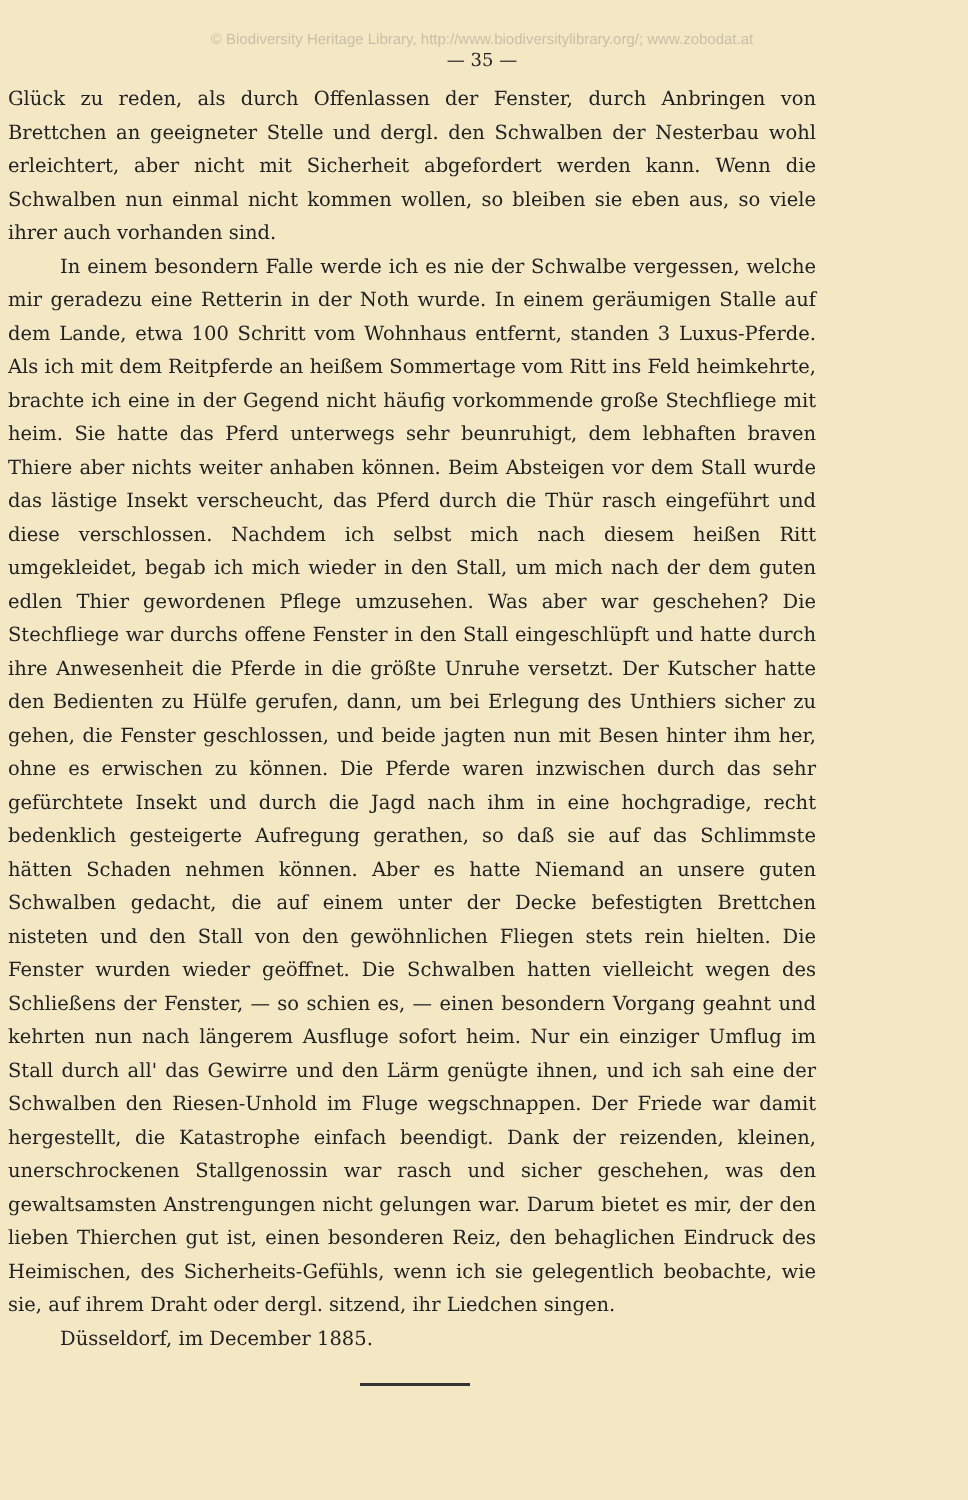© Biodiversity Heritage Library, http://www.biodiversitylibrary.org/; www.zobodat.at
— 35 —
Glück zu reden, als durch Offenlassen der Fenster, durch Anbringen von Brettchen an geeigneter Stelle und dergl. den Schwalben der Nesterbau wohl erleichtert, aber nicht mit Sicherheit abgefordert werden kann. Wenn die Schwalben nun einmal nicht kommen wollen, so bleiben sie eben aus, so viele ihrer auch vorhanden sind.
In einem besondern Falle werde ich es nie der Schwalbe vergessen, welche mir geradezu eine Retterin in der Noth wurde. In einem geräumigen Stalle auf dem Lande, etwa 100 Schritt vom Wohnhaus entfernt, standen 3 Luxus-Pferde. Als ich mit dem Reitpferde an heißem Sommertage vom Ritt ins Feld heimkehrte, brachte ich eine in der Gegend nicht häufig vorkommende große Stechfliege mit heim. Sie hatte das Pferd unterwegs sehr beunruhigt, dem lebhaften braven Thiere aber nichts weiter anhaben können. Beim Absteigen vor dem Stall wurde das lästige Insekt verscheucht, das Pferd durch die Thür rasch eingeführt und diese verschlossen. Nachdem ich selbst mich nach diesem heißen Ritt umgekleidet, begab ich mich wieder in den Stall, um mich nach der dem guten edlen Thier gewordenen Pflege umzusehen. Was aber war geschehen? Die Stechfliege war durchs offene Fenster in den Stall eingeschlüpft und hatte durch ihre Anwesenheit die Pferde in die größte Unruhe versetzt. Der Kutscher hatte den Bedienten zu Hülfe gerufen, dann, um bei Erlegung des Unthiers sicher zu gehen, die Fenster geschlossen, und beide jagten nun mit Besen hinter ihm her, ohne es erwischen zu können. Die Pferde waren inzwischen durch das sehr gefürchtete Insekt und durch die Jagd nach ihm in eine hochgradige, recht bedenklich gesteigerte Aufregung gerathen, so daß sie auf das Schlimmste hätten Schaden nehmen können. Aber es hatte Niemand an unsere guten Schwalben gedacht, die auf einem unter der Decke befestigten Brettchen nisteten und den Stall von den gewöhnlichen Fliegen stets rein hielten. Die Fenster wurden wieder geöffnet. Die Schwalben hatten vielleicht wegen des Schließens der Fenster, — so schien es, — einen besondern Vorgang geahnt und kehrten nun nach längerem Ausfluge sofort heim. Nur ein einziger Umflug im Stall durch all' das Gewirre und den Lärm genügte ihnen, und ich sah eine der Schwalben den Riesen-Unhold im Fluge wegschnappen. Der Friede war damit hergestellt, die Katastrophe einfach beendigt. Dank der reizenden, kleinen, unerschrockenen Stallgenossin war rasch und sicher geschehen, was den gewaltsamsten Anstrengungen nicht gelungen war. Darum bietet es mir, der den lieben Thierchen gut ist, einen besonderen Reiz, den behaglichen Eindruck des Heimischen, des Sicherheits-Gefühls, wenn ich sie gelegentlich beobachte, wie sie, auf ihrem Draht oder dergl. sitzend, ihr Liedchen singen.
Düsseldorf, im December 1885.